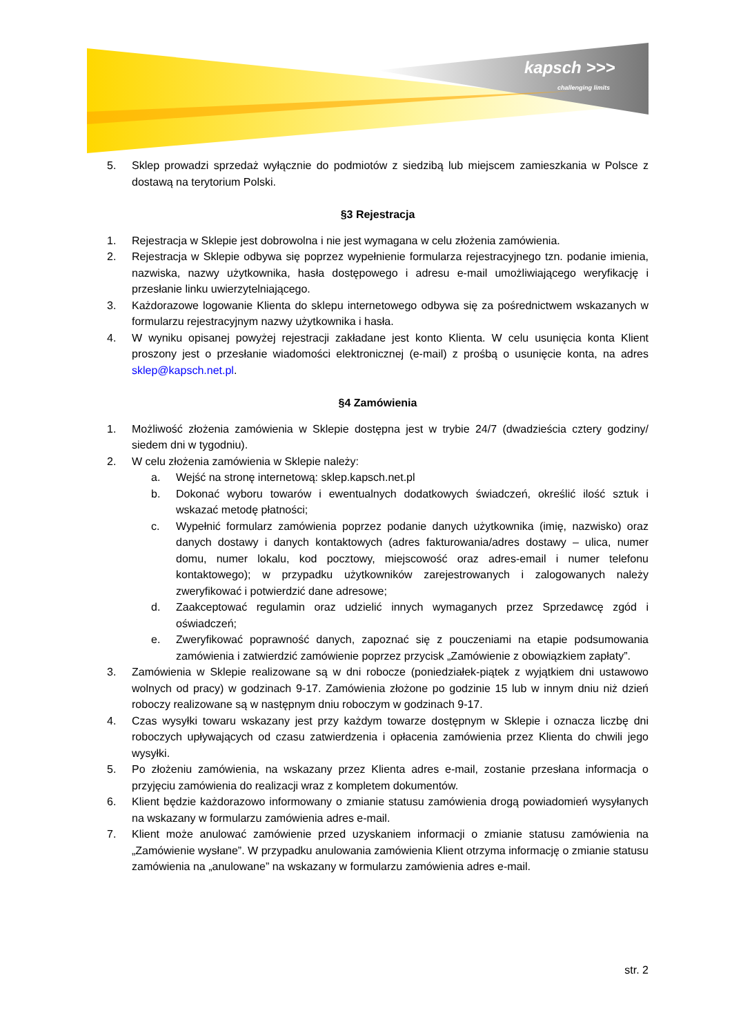kapsch >>>
challenging limits
5. Sklep prowadzi sprzedaż wyłącznie do podmiotów z siedzibą lub miejscem zamieszkania w Polsce z dostawą na terytorium Polski.
§3 Rejestracja
1. Rejestracja w Sklepie jest dobrowolna i nie jest wymagana w celu złożenia zamówienia.
2. Rejestracja w Sklepie odbywa się poprzez wypełnienie formularza rejestracyjnego tzn. podanie imienia, nazwiska, nazwy użytkownika, hasła dostępowego i adresu e-mail umożliwiającego weryfikację i przesłanie linku uwierzytelniającego.
3. Każdorazowe logowanie Klienta do sklepu internetowego odbywa się za pośrednictwem wskazanych w formularzu rejestracyjnym nazwy użytkownika i hasła.
4. W wyniku opisanej powyżej rejestracji zakładane jest konto Klienta. W celu usunięcia konta Klient proszony jest o przesłanie wiadomości elektronicznej (e-mail) z prośbą o usunięcie konta, na adres sklep@kapsch.net.pl.
§4 Zamówienia
1. Możliwość złożenia zamówienia w Sklepie dostępna jest w trybie 24/7 (dwadzieścia cztery godziny/ siedem dni w tygodniu).
2. W celu złożenia zamówienia w Sklepie należy:
a. Wejść na stronę internetową: sklep.kapsch.net.pl
b. Dokonać wyboru towarów i ewentualnych dodatkowych świadczeń, określić ilość sztuk i wskazać metodę płatności;
c. Wypełnić formularz zamówienia poprzez podanie danych użytkownika (imię, nazwisko) oraz danych dostawy i danych kontaktowych (adres fakturowania/adres dostawy – ulica, numer domu, numer lokalu, kod pocztowy, miejscowość oraz adres-email i numer telefonu kontaktowego); w przypadku użytkowników zarejestrowanych i zalogowanych należy zweryfikować i potwierdzić dane adresowe;
d. Zaakceptować regulamin oraz udzielić innych wymaganych przez Sprzedawcę zgód i oświadczeń;
e. Zweryfikować poprawność danych, zapoznać się z pouczeniami na etapie podsumowania zamówienia i zatwierdzić zamówienie poprzez przycisk „Zamówienie z obowiązkiem zapłaty”.
3. Zamówienia w Sklepie realizowane są w dni robocze (poniedziałek-piątek z wyjątkiem dni ustawowo wolnych od pracy) w godzinach 9-17. Zamówienia złożone po godzinie 15 lub w innym dniu niż dzień roboczy realizowane są w następnym dniu roboczym w godzinach 9-17.
4. Czas wysyłki towaru wskazany jest przy każdym towarze dostępnym w Sklepie i oznacza liczbę dni roboczych upływających od czasu zatwierdzenia i opłacenia zamówienia przez Klienta do chwili jego wysyłki.
5. Po złożeniu zamówienia, na wskazany przez Klienta adres e-mail, zostanie przesłana informacja o przyjęciu zamówienia do realizacji wraz z kompletem dokumentów.
6. Klient będzie każdorazowo informowany o zmianie statusu zamówienia drogą powiadomień wysyłanych na wskazany w formularzu zamówienia adres e-mail.
7. Klient może anulować zamówienie przed uzyskaniem informacji o zmianie statusu zamówienia na „Zamówienie wysłane”. W przypadku anulowania zamówienia Klient otrzyma informację o zmianie statusu zamówienia na „anulowane” na wskazany w formularzu zamówienia adres e-mail.
str. 2